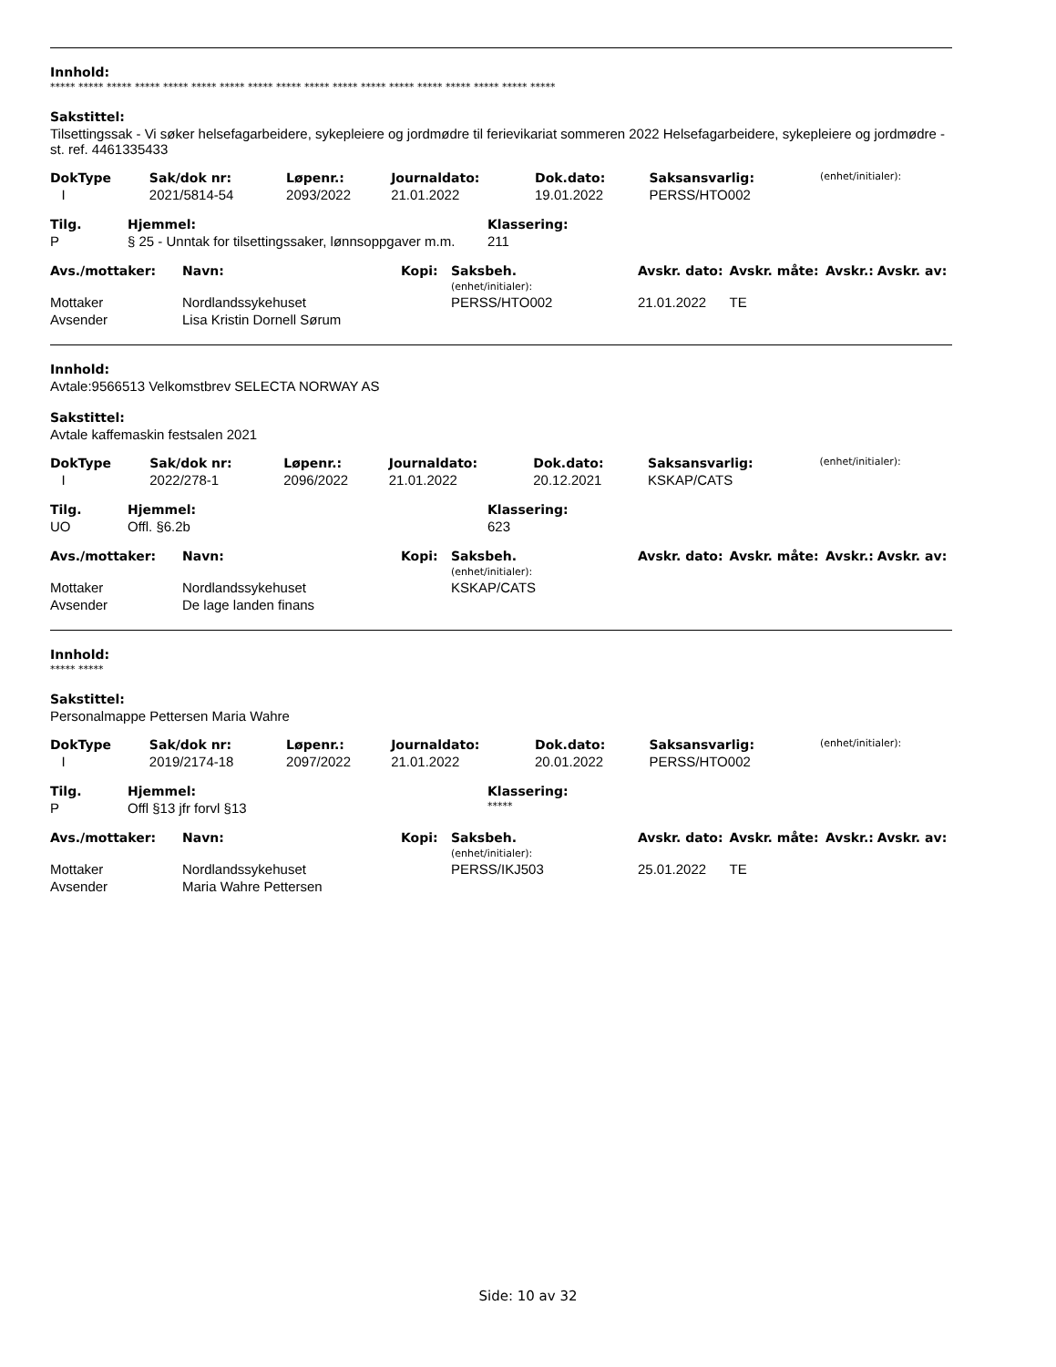Innhold:
***** ***** ***** ***** ***** ***** ***** ***** ***** ***** ***** ***** ***** ***** ***** ***** ***** *****
Sakstittel:
Tilsettingssak - Vi søker helsefagarbeidere, sykepleiere og jordmødre til ferievikariat sommeren 2022 Helsefagarbeidere, sykepleiere og jordmødre - st. ref. 4461335433
| DokType | Sak/dok nr: | Løpenr.: | Journaldato: | Dok.dato: | Saksansvarlig: | (enhet/initialer): |
| I | 2021/5814-54 | 2093/2022 | 21.01.2022 | 19.01.2022 | PERSS/HTO002 | |
| Tilg. | Hjemmel: | Klassering: |
| --- | --- | --- |
| P | § 25 - Unntak for tilsettingssaker, lønnsoppgaver m.m. | 211 |
| Avs./mottaker: | Navn: | Kopi: | Saksbeh. (enhet/initialer): | Avskr. dato: | Avskr. måte: | Avskr.: | Avskr. av: |
| --- | --- | --- | --- | --- | --- | --- | --- |
| Mottaker | Nordlandssykehuset | | PERSS/HTO002 | 21.01.2022 | TE | | |
| Avsender | Lisa Kristin Dornell Sørum | | | | | | |
Innhold:
Avtale:9566513 Velkomstbrev SELECTA NORWAY AS
Sakstittel:
Avtale kaffemaskin festsalen 2021
| DokType | Sak/dok nr: | Løpenr.: | Journaldato: | Dok.dato: | Saksansvarlig: | (enhet/initialer): |
| I | 2022/278-1 | 2096/2022 | 21.01.2022 | 20.12.2021 | KSKAP/CATS | |
| Tilg. | Hjemmel: | Klassering: |
| --- | --- | --- |
| UO | Offl. §6.2b | 623 |
| Avs./mottaker: | Navn: | Kopi: | Saksbeh. (enhet/initialer): | Avskr. dato: | Avskr. måte: | Avskr.: | Avskr. av: |
| --- | --- | --- | --- | --- | --- | --- | --- |
| Mottaker | Nordlandssykehuset | | KSKAP/CATS | | | | |
| Avsender | De lage landen finans | | | | | | |
Innhold:
***** *****
Sakstittel:
Personalmappe Pettersen Maria Wahre
| DokType | Sak/dok nr: | Løpenr.: | Journaldato: | Dok.dato: | Saksansvarlig: | (enhet/initialer): |
| I | 2019/2174-18 | 2097/2022 | 21.01.2022 | 20.01.2022 | PERSS/HTO002 | |
| Tilg. | Hjemmel: | Klassering: |
| --- | --- | --- |
| P | Offl §13 jfr forvl §13 | ***** |
| Avs./mottaker: | Navn: | Kopi: | Saksbeh. (enhet/initialer): | Avskr. dato: | Avskr. måte: | Avskr.: | Avskr. av: |
| --- | --- | --- | --- | --- | --- | --- | --- |
| Mottaker | Nordlandssykehuset | | PERSS/IKJ503 | 25.01.2022 | TE | | |
| Avsender | Maria Wahre Pettersen | | | | | | |
Side: 10 av 32